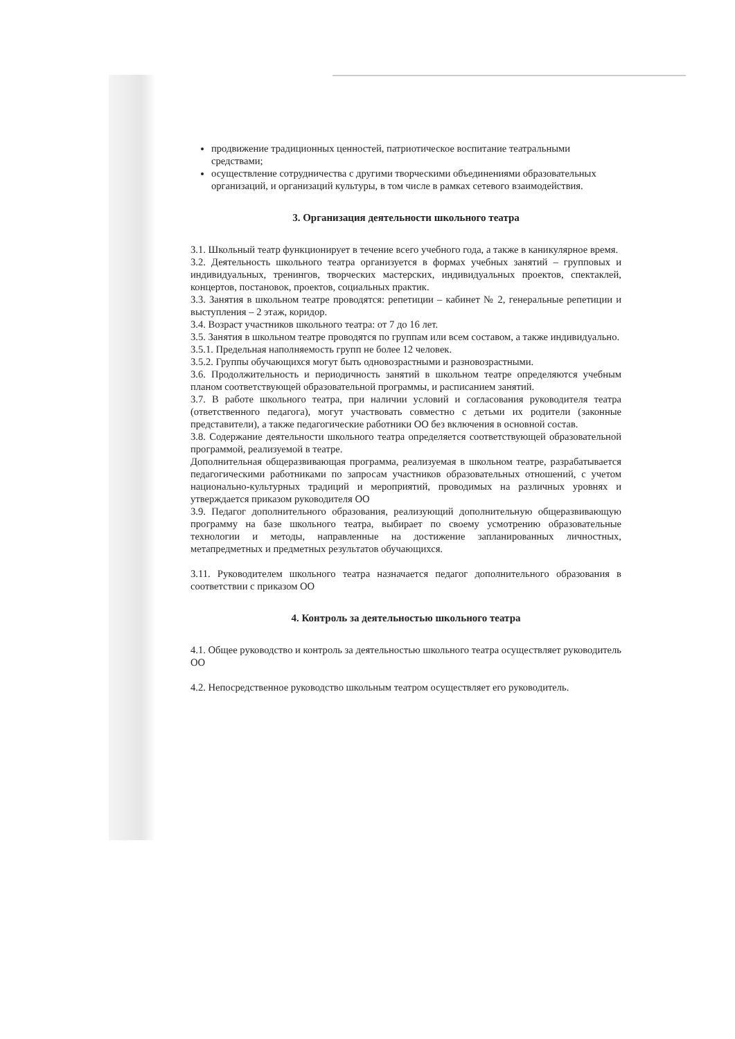продвижение традиционных ценностей, патриотическое воспитание театральными средствами;
осуществление сотрудничества с другими творческими объединениями образовательных организаций, и организаций культуры, в том числе в рамках сетевого взаимодействия.
3. Организация деятельности школьного театра
3.1. Школьный театр функционирует в течение всего учебного года, а также в каникулярное время.
3.2. Деятельность школьного театра организуется в формах учебных занятий – групповых и индивидуальных, тренингов, творческих мастерских, индивидуальных проектов, спектаклей, концертов, постановок, проектов, социальных практик.
3.3. Занятия в школьном театре проводятся: репетиции – кабинет № 2, генеральные репетиции и выступления – 2 этаж, коридор.
3.4. Возраст участников школьного театра: от 7 до 16 лет.
3.5. Занятия в школьном театре проводятся по группам или всем составом, а также индивидуально.
3.5.1. Предельная наполняемость групп не более 12 человек.
3.5.2. Группы обучающихся могут быть одновозрастными и разновозрастными.
3.6. Продолжительность и периодичность занятий в школьном театре определяются учебным планом соответствующей образовательной программы, и расписанием занятий.
3.7. В работе школьного театра, при наличии условий и согласования руководителя театра (ответственного педагога), могут участвовать совместно с детьми их родители (законные представители), а также педагогические работники ОО без включения в основной состав.
3.8. Содержание деятельности школьного театра определяется соответствующей образовательной программой, реализуемой в театре.
Дополнительная общеразвивающая программа, реализуемая в школьном театре, разрабатывается педагогическими работниками по запросам участников образовательных отношений, с учетом национально-культурных традиций и мероприятий, проводимых на различных уровнях и утверждается приказом руководителя ОО
3.9. Педагог дополнительного образования, реализующий дополнительную общеразвивающую программу на базе школьного театра, выбирает по своему усмотрению образовательные технологии и методы, направленные на достижение запланированных личностных, метапредметных и предметных результатов обучающихся.
3.11. Руководителем школьного театра назначается педагог дополнительного образования в соответствии с приказом ОО
4. Контроль за деятельностью школьного театра
4.1. Общее руководство и контроль за деятельностью школьного театра осуществляет руководитель ОО
4.2. Непосредственное руководство школьным театром осуществляет его руководитель.